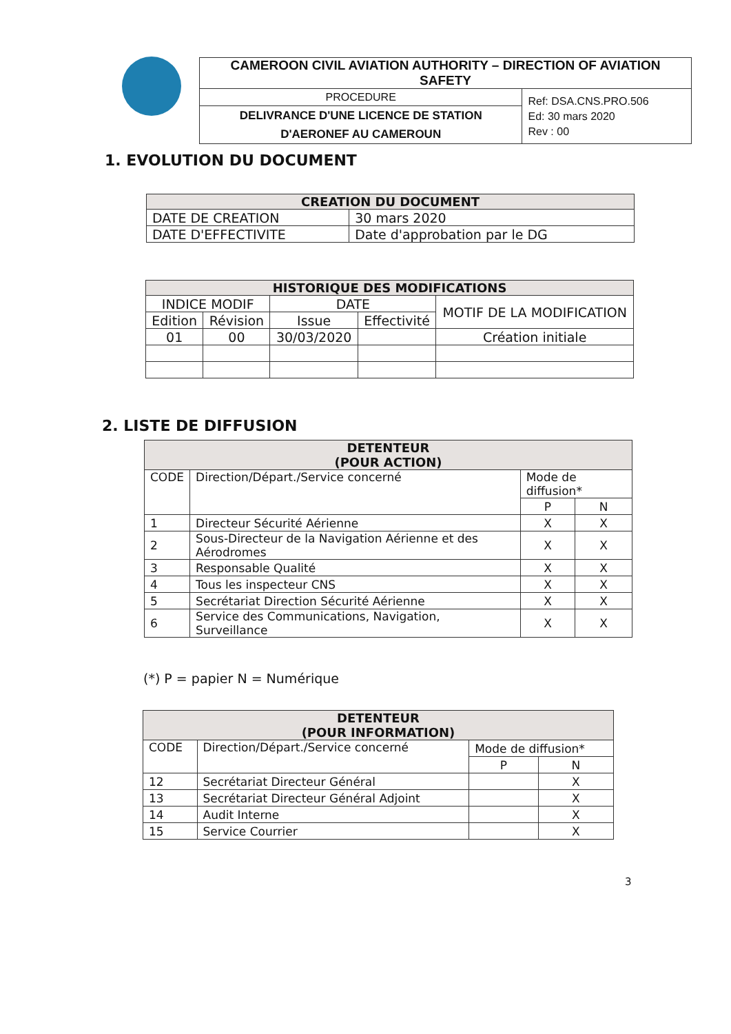| CAMEROON CIVIL AVIATION AUTHORITY – DIRECTION OF AVIATION SAFETY | |
| PROCEDURE | Ref: DSA.CNS.PRO.506 Ed: 30 mars 2020 Rev : 00 |
| DELIVRANCE D'UNE LICENCE DE STATION D'AERONEF AU CAMEROUN | |
1. EVOLUTION DU DOCUMENT
| CREATION DU DOCUMENT | |
| --- | --- |
| DATE DE CREATION | 30 mars 2020 |
| DATE D'EFFECTIVITE | Date d'approbation par le DG |
| HISTORIQUE DES MODIFICATIONS | | | | |
| --- | --- | --- | --- | --- |
| INDICE MODIF | | DATE | | MOTIF DE LA MODIFICATION |
| Edition | Révision | Issue | Effectivité | |
| 01 | 00 | 30/03/2020 | | Création initiale |
2. LISTE DE DIFFUSION
| DETENTEUR (POUR ACTION) | | | |
| --- | --- | --- | --- |
| CODE | Direction/Départ./Service concerné | Mode de diffusion* | |
| | | P | N |
| 1 | Directeur Sécurité Aérienne | X | X |
| 2 | Sous-Directeur de la Navigation Aérienne et des Aérodromes | X | X |
| 3 | Responsable Qualité | X | X |
| 4 | Tous les inspecteur CNS | X | X |
| 5 | Secrétariat Direction Sécurité Aérienne | X | X |
| 6 | Service des Communications, Navigation, Surveillance | X | X |
(*) P = papier N = Numérique
| DETENTEUR (POUR INFORMATION) | | | |
| --- | --- | --- | --- |
| CODE | Direction/Départ./Service concerné | Mode de diffusion* | |
| | | P | N |
| 12 | Secrétariat Directeur Général | | X |
| 13 | Secrétariat Directeur Général Adjoint | | X |
| 14 | Audit Interne | | X |
| 15 | Service Courrier | | X |
3